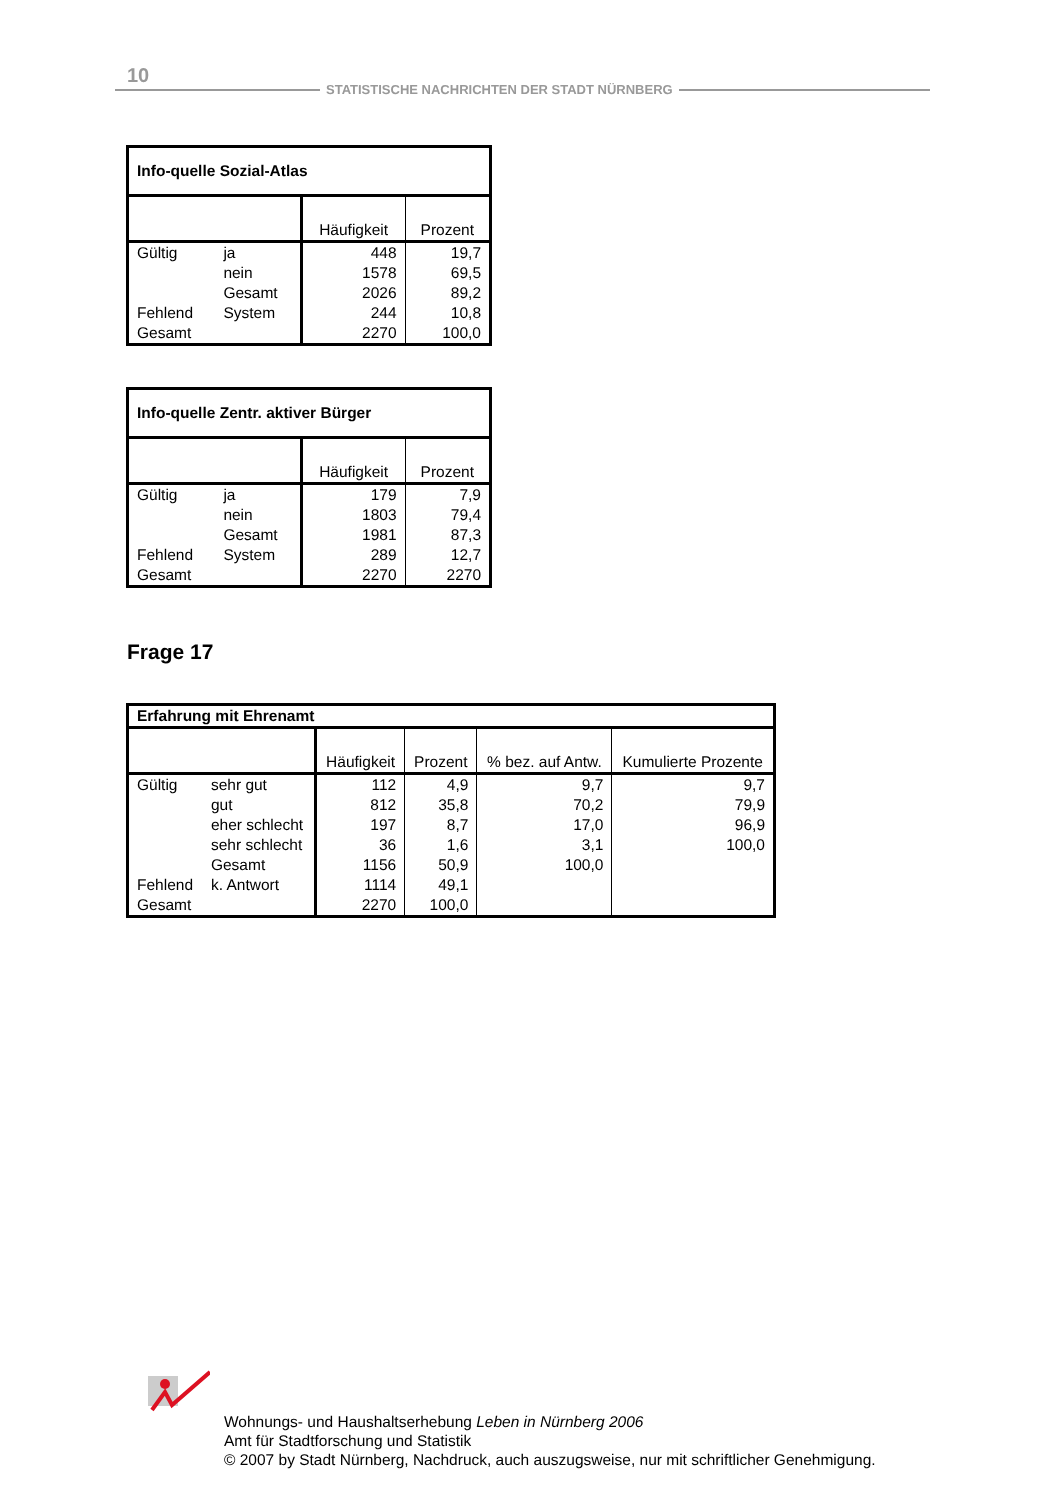10
STATISTISCHE NACHRICHTEN DER STADT NÜRNBERG
| Info-quelle Sozial-Atlas | | | |
| --- | --- | --- | --- |
| | | Häufigkeit | Prozent |
| Gültig | ja | 448 | 19,7 |
| | nein | 1578 | 69,5 |
| | Gesamt | 2026 | 89,2 |
| Fehlend | System | 244 | 10,8 |
| Gesamt | | 2270 | 100,0 |
| Info-quelle Zentr. aktiver Bürger | | | |
| --- | --- | --- | --- |
| | | Häufigkeit | Prozent |
| Gültig | ja | 179 | 7,9 |
| | nein | 1803 | 79,4 |
| | Gesamt | 1981 | 87,3 |
| Fehlend | System | 289 | 12,7 |
| Gesamt | | 2270 | 2270 |
Frage 17
| Erfahrung mit Ehrenamt | | | | | |
| --- | --- | --- | --- | --- | --- |
| | | Häufigkeit | Prozent | % bez. auf Antw. | Kumulierte Prozente |
| Gültig | sehr gut | 112 | 4,9 | 9,7 | 9,7 |
| | gut | 812 | 35,8 | 70,2 | 79,9 |
| | eher schlecht | 197 | 8,7 | 17,0 | 96,9 |
| | sehr schlecht | 36 | 1,6 | 3,1 | 100,0 |
| | Gesamt | 1156 | 50,9 | 100,0 | |
| Fehlend | k. Antwort | 1114 | 49,1 | | |
| Gesamt | | 2270 | 100,0 | | |
Wohnungs- und Haushaltserhebung Leben in Nürnberg 2006
Amt für Stadtforschung und Statistik
© 2007 by Stadt Nürnberg, Nachdruck, auch auszugsweise, nur mit schriftlicher Genehmigung.